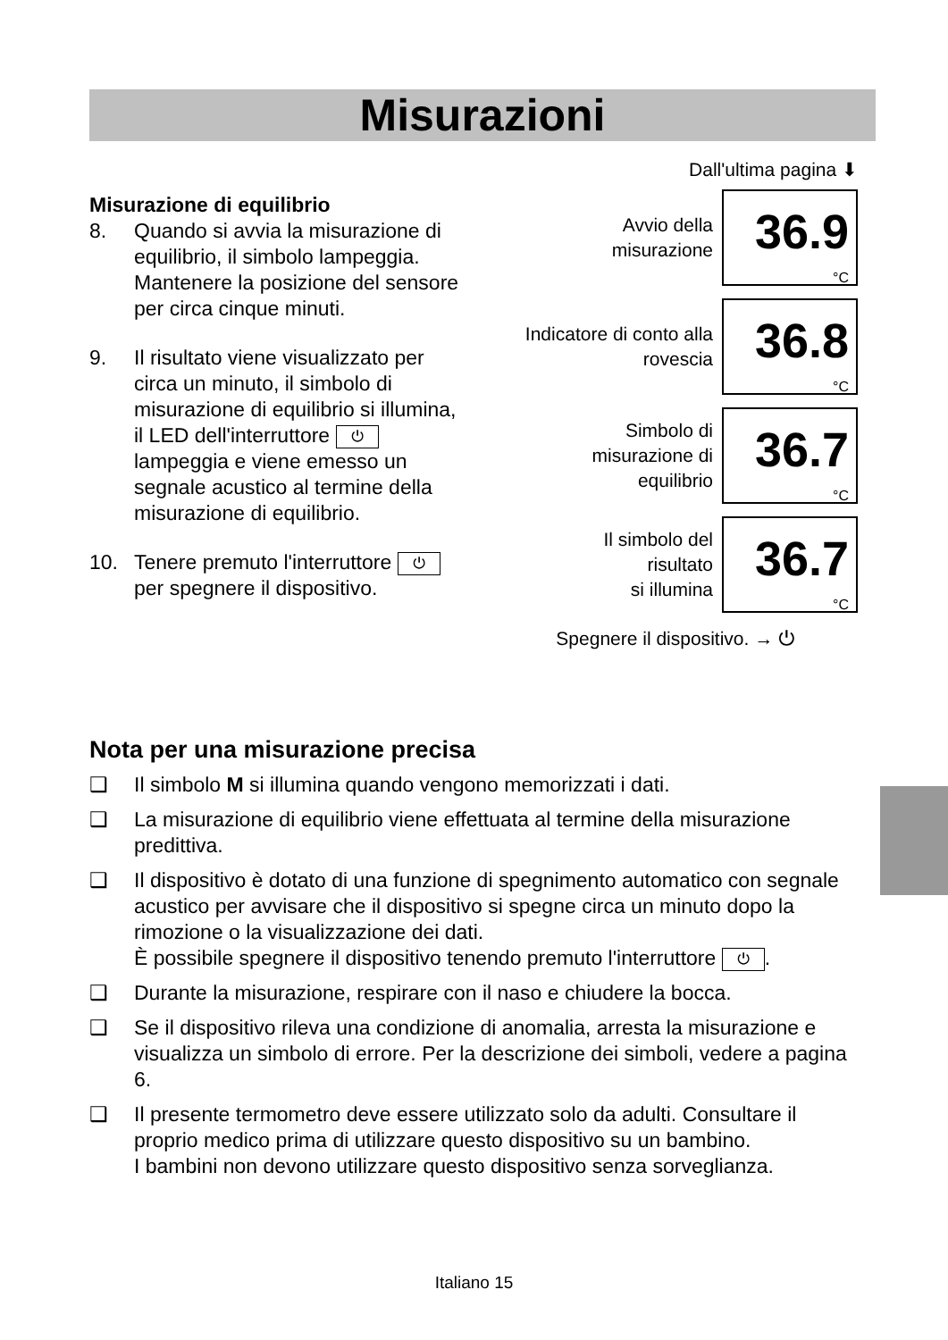Misurazioni
Misurazione di equilibrio
8. Quando si avvia la misurazione di equilibrio, il simbolo lampeggia. Mantenere la posizione del sensore per circa cinque minuti.
9. Il risultato viene visualizzato per circa un minuto, il simbolo di misurazione di equilibrio si illumina, il LED dell'interruttore ⏻ lampeggia e viene emesso un segnale acustico al termine della misurazione di equilibrio.
10. Tenere premuto l'interruttore ⏻ per spegnere il dispositivo.
Dall'ultima pagina ⬇
Avvio della
misurazione
36.9
°C
Indicatore di conto alla
rovescia
36.8
°C
Simbolo di
misurazione di
equilibrio
36.7
°C
Il simbolo del
risultato
si illumina
36.7
°C
Spegnere il dispositivo. → ⏻
Nota per una misurazione precisa
❑ Il simbolo M si illumina quando vengono memorizzati i dati.
❑ La misurazione di equilibrio viene effettuata al termine della misurazione predittiva.
❑ Il dispositivo è dotato di una funzione di spegnimento automatico con segnale acustico per avvisare che il dispositivo si spegne circa un minuto dopo la rimozione o la visualizzazione dei dati.
È possibile spegnere il dispositivo tenendo premuto l'interruttore ⏻.
❑ Durante la misurazione, respirare con il naso e chiudere la bocca.
❑ Se il dispositivo rileva una condizione di anomalia, arresta la misurazione e visualizza un simbolo di errore. Per la descrizione dei simboli, vedere a pagina 6.
❑ Il presente termometro deve essere utilizzato solo da adulti. Consultare il proprio medico prima di utilizzare questo dispositivo su un bambino.
I bambini non devono utilizzare questo dispositivo senza sorveglianza.
Italiano 15